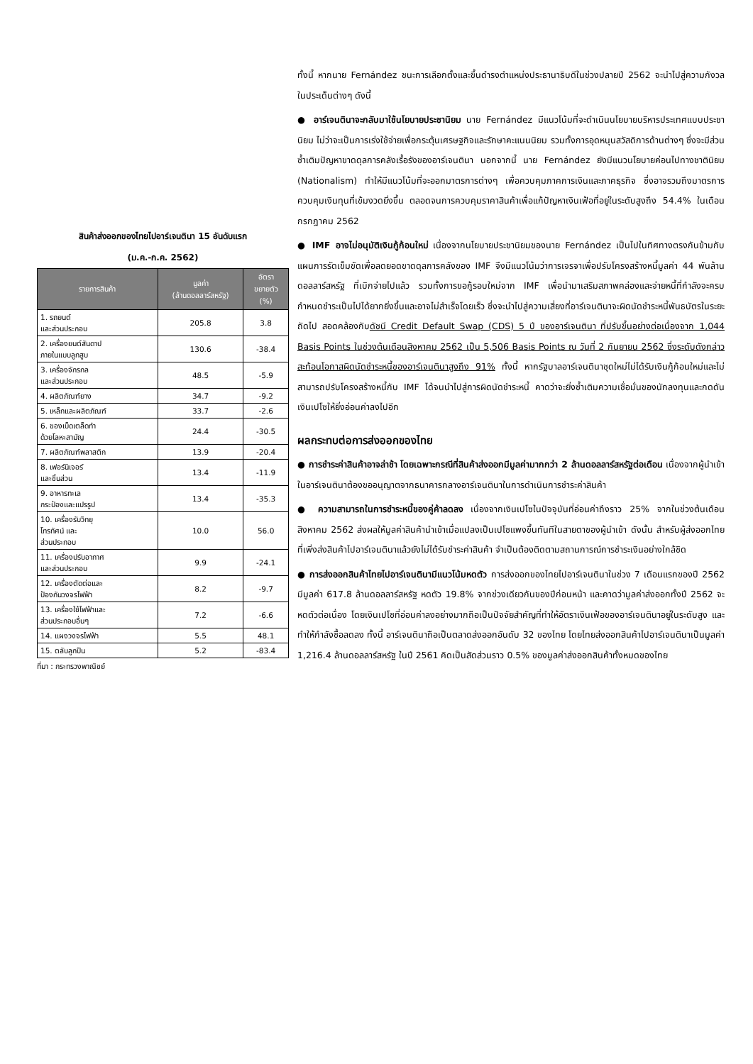สินค้าส่งออกของไทยไปอาร์เจนตินา 15 อันดับแรก
(ม.ค.-ก.ค. 2562)
| รายการสินค้า | มูลค่า (ล้านดอลลาร์สหรัฐ) | อัตรา ขยายตัว (%) |
| --- | --- | --- |
| 1. รถยนต์ และส่วนประกอบ | 205.8 | 3.8 |
| 2. เครื่องยนต์สันดาป ภายในแบบลูกสูบ | 130.6 | -38.4 |
| 3. เครื่องจักรกล และส่วนประกอบ | 48.5 | -5.9 |
| 4. ผลิตภัณฑ์ยาง | 34.7 | -9.2 |
| 5. เหล็กและผลิตภัณฑ์ | 33.7 | -2.6 |
| 6. ของเบ็ดเตล็ดทำ ด้วยโลหะสามัญ | 24.4 | -30.5 |
| 7. ผลิตภัณฑ์พลาสติก | 13.9 | -20.4 |
| 8. เฟอร์นิเจอร์ และชิ้นส่วน | 13.4 | -11.9 |
| 9. อาหารทะเล กระป๋องและแปรรูป | 13.4 | -35.3 |
| 10. เครื่องรับวิทยุ โทรทัศน์ และ ส่วนประกอบ | 10.0 | 56.0 |
| 11. เครื่องปรับอากาศ และส่วนประกอบ | 9.9 | -24.1 |
| 12. เครื่องตัดต่อและ ป้องกันวงจรไฟฟ้า | 8.2 | -9.7 |
| 13. เครื่องใช้ไฟฟ้าและ ส่วนประกอบอื่นๆ | 7.2 | -6.6 |
| 14. แผงวงจรไฟฟ้า | 5.5 | 48.1 |
| 15. ตลับลูกปืน | 5.2 | -83.4 |
ที่มา : กระทรวงพาณิชย์
ทั้งนี้ หากนาย Fernández ชนะการเลือกตั้งและขึ้นดำรงตำแหน่งประธานาธิบดีในช่วงปลายปี 2562 จะนำไปสู่ความกังวลในประเด็นต่างๆ ดังนี้
● อาร์เจนตินาจะกลับมาใช้นโยบายประชานิยม นาย Fernández มีแนวโน้มที่จะดำเนินนโยบายบริหารประเทศแบบประชานิยม ไม่ว่าจะเป็นการเร่งใช้จ่ายเพื่อกระตุ้นเศรษฐกิจและรักษาคะแนนนิยม รวมทั้งการอุดหนุนสวัสดิการด้านต่างๆ ซึ่งจะมีส่วนซ้ำเติมปัญหาขาดดุลการคลังเรื้อรังของอาร์เจนตินา นอกจากนี้ นาย Fernández ยังมีแนวนโยบายค่อนไปทางชาตินิยม (Nationalism) ทำให้มีแนวโน้มที่จะออกมาตรการต่างๆ เพื่อควบคุมภาคการเงินและภาคธุรกิจ ซึ่งอาจรวมถึงมาตรการควบคุมเงินทุนที่เข้มงวดยิ่งขึ้น ตลอดจนการควบคุมราคาสินค้าเพื่อแก้ปัญหาเงินเฟ้อที่อยู่ในระดับสูงถึง 54.4% ในเดือนกรกฎาคม 2562
● IMF อาจไม่อนุมัติเงินกู้ก้อนใหม่ เนื่องจากนโยบายประชานิยมของนาย Fernández เป็นไปในทิศทางตรงกันข้ามกับแผนการรัดเข็มขัดเพื่อลดยอดขาดดุลการคลังของ IMF จึงมีแนวโน้มว่าการเจรจาเพื่อปรับโครงสร้างหนี้มูลค่า 44 พันล้านดอลลาร์สหรัฐ ที่เบิกจ่ายไปแล้ว รวมทั้งการขอกู้รอบใหม่จาก IMF เพื่อนำมาเสริมสภาพคล่องและจ่ายหนี้ที่กำลังจะครบกำหนดชำระเป็นไปได้ยากยิ่งขึ้นและอาจไม่สำเร็จโดยเร็ว ซึ่งจะนำไปสู่ความเสี่ยงที่อาร์เจนตินาจะผิดนัดชำระหนี้พันธบัตรในระยะถัดไป สอดคล้องกับดัชนี Credit Default Swap (CDS) 5 ปี ของอาร์เจนตินา ที่ปรับขึ้นอย่างต่อเนื่องจาก 1,044 Basis Points ในช่วงต้นเดือนสิงหาคม 2562 เป็น 5,506 Basis Points ณ วันที่ 2 กันยายน 2562 ซึ่งระดับดังกล่าวสะท้อนโอกาสผิดนัดชำระหนี้ของอาร์เจนตินาสูงถึง 91% ทั้งนี้ หากรัฐบาลอาร์เจนตินาชุดใหม่ไม่ได้รับเงินกู้ก้อนใหม่และไม่สามารถปรับโครงสร้างหนี้กับ IMF ได้จนนำไปสู่การผิดนัดชำระหนี้ คาดว่าจะยิ่งซ้ำเติมความเชื่อมั่นของนักลงทุนและกดดันเงินเปโซให้ยิ่งอ่อนค่าลงไปอีก
ผลกระทบต่อการส่งออกของไทย
● การชำระค่าสินค้าอาจล่าช้า โดยเฉพาะกรณีที่สินค้าส่งออกมีมูลค่ามากกว่า 2 ล้านดอลลาร์สหรัฐต่อเดือน เนื่องจากผู้นำเข้าในอาร์เจนตินาต้องขออนุญาตจากธนาคารกลางอาร์เจนตินาในการดำเนินการชำระค่าสินค้า
● ความสามารถในการชำระหนี้ของคู่ค้าลดลง เนื่องจากเงินเปโซในปัจจุบันที่อ่อนค่าถึงราว 25% จากในช่วงต้นเดือนสิงหาคม 2562 ส่งผลให้มูลค่าสินค้านำเข้าเมื่อแปลงเป็นเปโซแพงขึ้นทันทีในสายตาของผู้นำเข้า ดังนั้น สำหรับผู้ส่งออกไทยที่เพิ่งส่งสินค้าไปอาร์เจนตินาแล้วยังไม่ได้รับชำระค่าสินค้า จำเป็นต้องติดตามสถานการณ์การชำระเงินอย่างใกล้ชิด
● การส่งออกสินค้าไทยไปอาร์เจนตินามีแนวโน้มหดตัว การส่งออกของไทยไปอาร์เจนตินาในช่วง 7 เดือนแรกของปี 2562 มีมูลค่า 617.8 ล้านดอลลาร์สหรัฐ หดตัว 19.8% จากช่วงเดียวกันของปีก่อนหน้า และคาดว่ามูลค่าส่งออกทั้งปี 2562 จะหดตัวต่อเนื่อง โดยเงินเปโซที่อ่อนค่าลงอย่างมากถือเป็นปัจจัยสำคัญที่ทำให้อัตราเงินเฟ้อของอาร์เจนตินาอยู่ในระดับสูง และทำให้กำลังซื้อลดลง ทั้งนี้ อาร์เจนตินาถือเป็นตลาดส่งออกอันดับ 32 ของไทย โดยไทยส่งออกสินค้าไปอาร์เจนตินาเป็นมูลค่า 1,216.4 ล้านดอลลาร์สหรัฐ ในปี 2561 คิดเป็นสัดส่วนราว 0.5% ของมูลค่าส่งออกสินค้าทั้งหมดของไทย